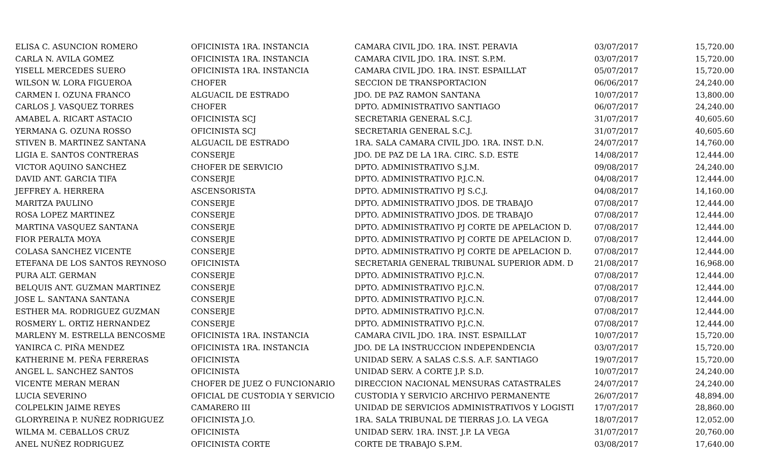| ELISA C. ASUNCION ROMERO | OFICINISTA 1RA. INSTANCIA | CAMARA CIVIL JDO. 1RA. INST. PERAVIA | 03/07/2017 | 15,720.00 |
| CARLA N. AVILA GOMEZ | OFICINISTA 1RA. INSTANCIA | CAMARA CIVIL JDO. 1RA. INST. S.P.M. | 03/07/2017 | 15,720.00 |
| YISELL MERCEDES SUERO | OFICINISTA 1RA. INSTANCIA | CAMARA CIVIL JDO. 1RA. INST. ESPAILLAT | 05/07/2017 | 15,720.00 |
| WILSON W. LORA FIGUEROA | CHOFER | SECCION DE TRANSPORTACION | 06/06/2017 | 24,240.00 |
| CARMEN I. OZUNA FRANCO | ALGUACIL DE ESTRADO | JDO. DE PAZ RAMON SANTANA | 10/07/2017 | 13,800.00 |
| CARLOS J. VASQUEZ TORRES | CHOFER | DPTO. ADMINISTRATIVO SANTIAGO | 06/07/2017 | 24,240.00 |
| AMABEL A. RICART ASTACIO | OFICINISTA SCJ | SECRETARIA GENERAL S.C.J. | 31/07/2017 | 40,605.60 |
| YERMANA G. OZUNA ROSSO | OFICINISTA SCJ | SECRETARIA GENERAL S.C.J. | 31/07/2017 | 40,605.60 |
| STIVEN B. MARTINEZ SANTANA | ALGUACIL DE ESTRADO | 1RA. SALA CAMARA CIVIL JDO. 1RA. INST. D.N. | 24/07/2017 | 14,760.00 |
| LIGIA E. SANTOS CONTRERAS | CONSERJE | JDO. DE PAZ DE LA 1RA. CIRC. S.D. ESTE | 14/08/2017 | 12,444.00 |
| VICTOR AQUINO SANCHEZ | CHOFER DE SERVICIO | DPTO. ADMINISTRATIVO S.J.M. | 09/08/2017 | 24,240.00 |
| DAVID ANT. GARCIA TIFA | CONSERJE | DPTO. ADMINISTRATIVO P.J.C.N. | 04/08/2017 | 12,444.00 |
| JEFFREY A. HERRERA | ASCENSORISTA | DPTO. ADMINISTRATIVO PJ S.C.J. | 04/08/2017 | 14,160.00 |
| MARITZA PAULINO | CONSERJE | DPTO. ADMINISTRATIVO JDOS. DE TRABAJO | 07/08/2017 | 12,444.00 |
| ROSA LOPEZ MARTINEZ | CONSERJE | DPTO. ADMINISTRATIVO JDOS. DE TRABAJO | 07/08/2017 | 12,444.00 |
| MARTINA VASQUEZ SANTANA | CONSERJE | DPTO. ADMINISTRATIVO PJ CORTE DE APELACION D. | 07/08/2017 | 12,444.00 |
| FIOR PERALTA MOYA | CONSERJE | DPTO. ADMINISTRATIVO PJ CORTE DE APELACION D. | 07/08/2017 | 12,444.00 |
| COLASA SANCHEZ VICENTE | CONSERJE | DPTO. ADMINISTRATIVO PJ CORTE DE APELACION D. | 07/08/2017 | 12,444.00 |
| ETEFANA DE LOS SANTOS REYNOSO | OFICINISTA | SECRETARIA GENERAL TRIBUNAL SUPERIOR ADM. D | 21/08/2017 | 16,968.00 |
| PURA ALT. GERMAN | CONSERJE | DPTO. ADMINISTRATIVO P.J.C.N. | 07/08/2017 | 12,444.00 |
| BELQUIS ANT. GUZMAN MARTINEZ | CONSERJE | DPTO. ADMINISTRATIVO P.J.C.N. | 07/08/2017 | 12,444.00 |
| JOSE L. SANTANA SANTANA | CONSERJE | DPTO. ADMINISTRATIVO P.J.C.N. | 07/08/2017 | 12,444.00 |
| ESTHER MA. RODRIGUEZ GUZMAN | CONSERJE | DPTO. ADMINISTRATIVO P.J.C.N. | 07/08/2017 | 12,444.00 |
| ROSMERY L. ORTIZ HERNANDEZ | CONSERJE | DPTO. ADMINISTRATIVO P.J.C.N. | 07/08/2017 | 12,444.00 |
| MARLENY M. ESTRELLA BENCOSME | OFICINISTA 1RA. INSTANCIA | CAMARA CIVIL JDO. 1RA. INST. ESPAILLAT | 10/07/2017 | 15,720.00 |
| YANIRCA C. PIÑA MENDEZ | OFICINISTA 1RA. INSTANCIA | JDO. DE LA INSTRUCCION INDEPENDENCIA | 03/07/2017 | 15,720.00 |
| KATHERINE M. PEÑA FERRERAS | OFICINISTA | UNIDAD SERV. A SALAS C.S.S. A.F. SANTIAGO | 19/07/2017 | 15,720.00 |
| ANGEL L. SANCHEZ SANTOS | OFICINISTA | UNIDAD SERV. A CORTE J.P. S.D. | 10/07/2017 | 24,240.00 |
| VICENTE MERAN MERAN | CHOFER DE JUEZ O FUNCIONARIO | DIRECCION NACIONAL MENSURAS CATASTRALES | 24/07/2017 | 24,240.00 |
| LUCIA SEVERINO | OFICIAL DE CUSTODIA Y SERVICIO | CUSTODIA Y SERVICIO ARCHIVO PERMANENTE | 26/07/2017 | 48,894.00 |
| COLPELKIN JAIME REYES | CAMARERO III | UNIDAD DE SERVICIOS ADMINISTRATIVOS Y LOGISTI | 17/07/2017 | 28,860.00 |
| GLORYREINA P. NUÑEZ RODRIGUEZ | OFICINISTA J.O. | 1RA. SALA TRIBUNAL DE TIERRAS J.O. LA VEGA | 18/07/2017 | 12,052.00 |
| WILMA M. CEBALLOS CRUZ | OFICINISTA | UNIDAD SERV. 1RA. INST. J.P. LA VEGA | 31/07/2017 | 20,760.00 |
| ANEL NUÑEZ RODRIGUEZ | OFICINISTA CORTE | CORTE DE TRABAJO S.P.M. | 03/08/2017 | 17,640.00 |